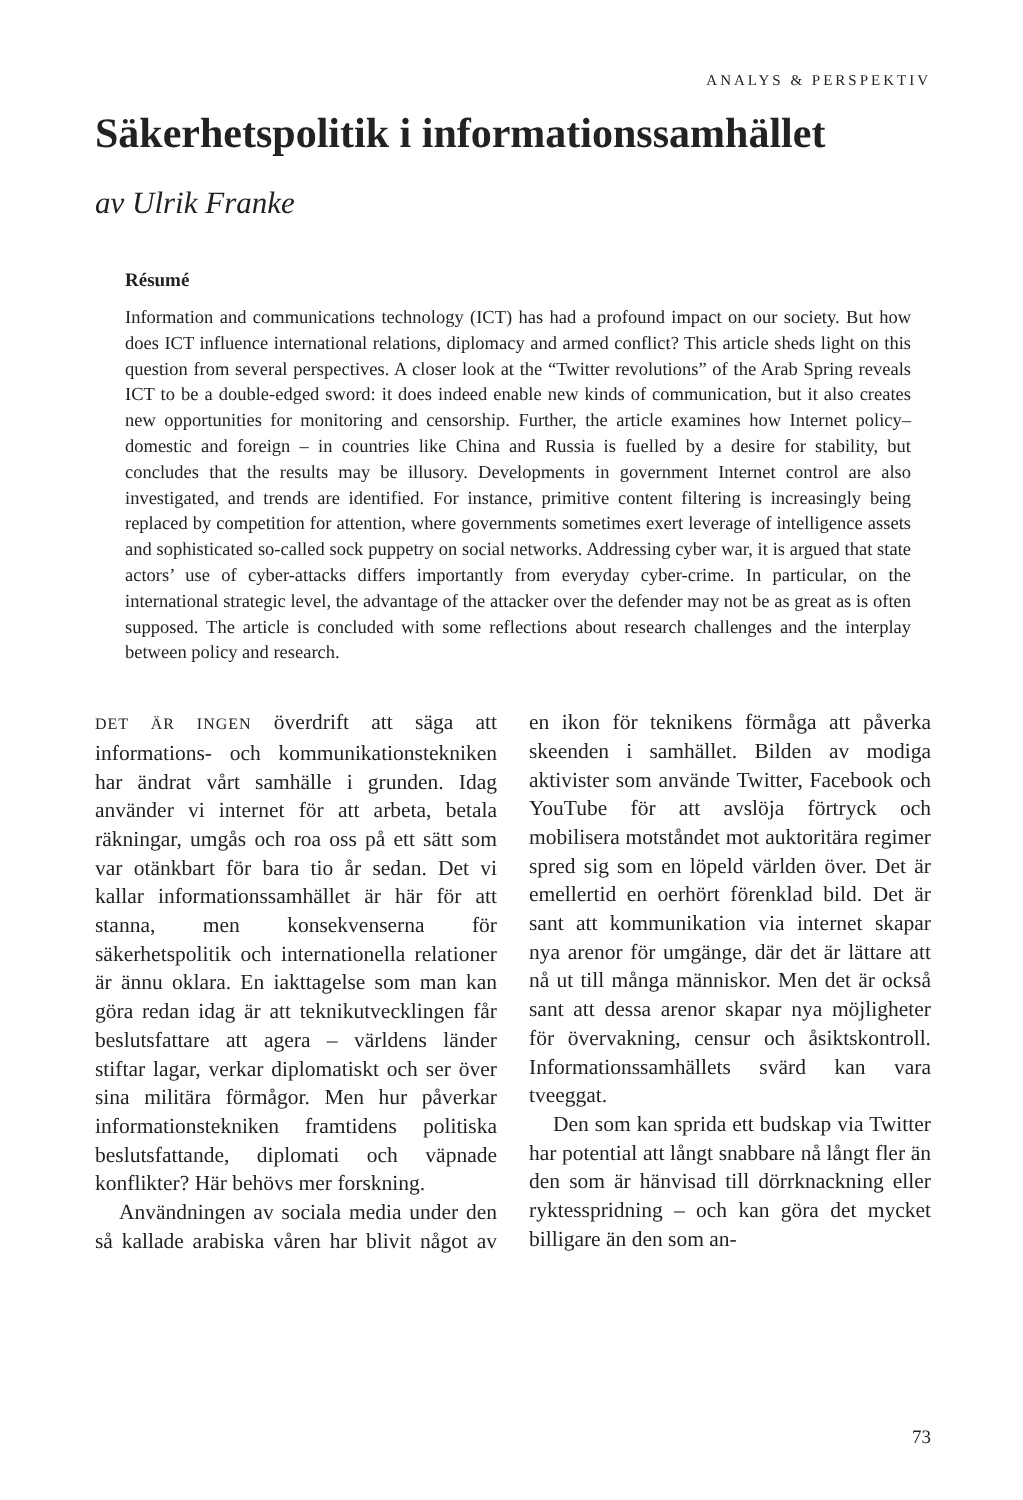ANALYS & PERSPEKTIV
Säkerhetspolitik i informationssamhället
av Ulrik Franke
Résumé
Information and communications technology (ICT) has had a profound impact on our society. But how does ICT influence international relations, diplomacy and armed conflict? This article sheds light on this question from several perspectives. A closer look at the “Twitter revolutions” of the Arab Spring reveals ICT to be a double-edged sword: it does indeed enable new kinds of communication, but it also creates new opportunities for monitoring and censorship. Further, the article examines how Internet policy– domestic and foreign – in countries like China and Russia is fuelled by a desire for stability, but concludes that the results may be illusory. Developments in government Internet control are also investigated, and trends are identified. For instance, primitive content filtering is increasingly being replaced by competition for attention, where governments sometimes exert leverage of intelligence assets and sophisticated so-called sock puppetry on social networks. Addressing cyber war, it is argued that state actors’ use of cyber-attacks differs importantly from everyday cyber-crime. In particular, on the international strategic level, the advantage of the attacker over the defender may not be as great as is often supposed. The article is concluded with some reflections about research challenges and the interplay between policy and research.
DET ÄR INGEN överdrift att säga att informations- och kommunikationstekniken har ändrat vårt samhälle i grunden. Idag använder vi internet för att arbeta, betala räkningar, umgås och roa oss på ett sätt som var otänkbart för bara tio år sedan. Det vi kallar informationssamhället är här för att stanna, men konsekvenserna för säkerhetspolitik och internationella relationer är ännu oklara. En iakttagelse som man kan göra redan idag är att teknikutvecklingen får beslutsfattare att agera – världens länder stiftar lagar, verkar diplomatiskt och ser över sina militära förmågor. Men hur påverkar informationstekniken framtidens politiska beslutsfattande, diplomati och väpnade konflikter? Här behövs mer forskning.
Användningen av sociala media under den så kallade arabiska våren har blivit något av en ikon för teknikens förmåga att påverka skeenden i samhället. Bilden av modiga aktivister som använde Twitter, Facebook och YouTube för att avslöja förtryck och mobilisera motståndet mot auktoritära regimer spred sig som en löpeld världen över. Det är emellertid en oerhört förenklad bild. Det är sant att kommunikation via internet skapar nya arenor för umgänge, där det är lättare att nå ut till många människor. Men det är också sant att dessa arenor skapar nya möjligheter för övervakning, censur och åsiktskontroll. Informationssamhällets svärd kan vara tveeggat.
Den som kan sprida ett budskap via Twitter har potential att långt snabbare nå långt fler än den som är hänvisad till dörrknackning eller ryktesspridning – och kan göra det mycket billigare än den som an-
73